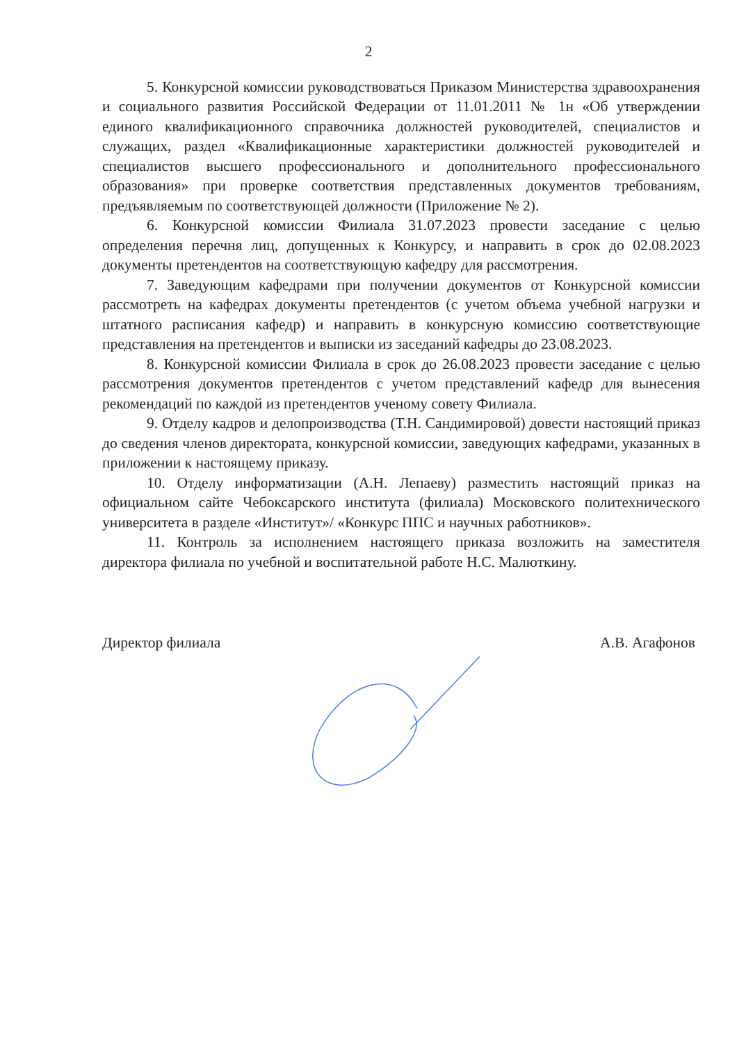2
5. Конкурсной комиссии руководствоваться Приказом Министерства здравоохранения и социального развития Российской Федерации от 11.01.2011 № 1н «Об утверждении единого квалификационного справочника должностей руководителей, специалистов и служащих, раздел «Квалификационные характеристики должностей руководителей и специалистов высшего профессионального и дополнительного профессионального образования» при проверке соответствия представленных документов требованиям, предъявляемым по соответствующей должности (Приложение № 2).
6. Конкурсной комиссии Филиала 31.07.2023 провести заседание с целью определения перечня лиц, допущенных к Конкурсу, и направить в срок до 02.08.2023 документы претендентов на соответствующую кафедру для рассмотрения.
7. Заведующим кафедрами при получении документов от Конкурсной комиссии рассмотреть на кафедрах документы претендентов (с учетом объема учебной нагрузки и штатного расписания кафедр) и направить в конкурсную комиссию соответствующие представления на претендентов и выписки из заседаний кафедры до 23.08.2023.
8. Конкурсной комиссии Филиала в срок до 26.08.2023 провести заседание с целью рассмотрения документов претендентов с учетом представлений кафедр для вынесения рекомендаций по каждой из претендентов ученому совету Филиала.
9. Отделу кадров и делопроизводства (Т.Н. Сандимировой) довести настоящий приказ до сведения членов директората, конкурсной комиссии, заведующих кафедрами, указанных в приложении к настоящему приказу.
10. Отделу информатизации (А.Н. Лепаеву) разместить настоящий приказ на официальном сайте Чебоксарского института (филиала) Московского политехнического университета в разделе «Институт»/ «Конкурс ППС и научных работников».
11. Контроль за исполнением настоящего приказа возложить на заместителя директора филиала по учебной и воспитательной работе Н.С. Малюткину.
Директор филиала А.В. Агафонов